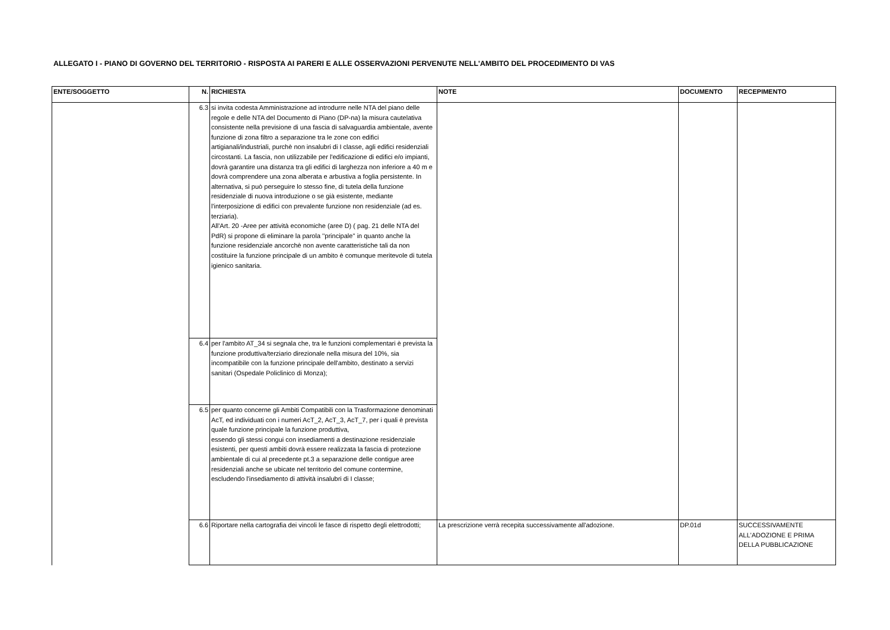ALLEGATO I - PIANO DI GOVERNO DEL TERRITORIO - RISPOSTA AI PARERI E ALLE OSSERVAZIONI PERVENUTE NELL'AMBITO DEL PROCEDIMENTO DI VAS
| ENTE/SOGGETTO | N. | RICHIESTA | NOTE | DOCUMENTO | RECEPIMENTO |
| --- | --- | --- | --- | --- | --- |
| | 6.3 | si invita codesta Amministrazione ad introdurre nelle NTA del piano delle regole e delle NTA del Documento di Piano (DP-na) la misura cautelativa consistente nella previsione di una fascia di salvaguardia ambientale, avente funzione di zona filtro a separazione tra le zone con edifici artigianali/industriali, purchè non insalubri di I classe, agli edifici residenziali circostanti. La fascia, non utilizzabile per l'edificazione di edifici e/o impianti, dovrà garantire una distanza tra gli edifici di larghezza non inferiore a 40 m e dovrà comprendere una zona alberata e arbustiva a foglia persistente. In alternativa, si può perseguire lo stesso fine, di tutela della funzione residenziale di nuova introduzione o se già esistente, mediante l'interposizione di edifici con prevalente funzione non residenziale (ad es. terziaria). All'Art. 20 -Aree per attività economiche (aree D) ( pag. 21 delle NTA del PdR) si propone di eliminare la parola ''principale'' in quanto anche la funzione residenziale ancorchè non avente caratteristiche tali da non costituire la funzione principale di un ambito è comunque meritevole di tutela igienico sanitaria. | | | |
| | 6.4 | per l'ambito AT_34 si segnala che, tra le funzioni complementari è prevista la funzione produttiva/terziario direzionale nella misura del 10%, sia incompatibile con la funzione principale dell'ambito, destinato a servizi sanitari (Ospedale Policlinico di Monza); | | | |
| | 6.5 | per quanto concerne gli Ambiti Compatibili con la Trasformazione denominati AcT, ed individuati con i numeri AcT_2, AcT_3, AcT_7, per i quali è prevista quale funzione principale la funzione produttiva, essendo gli stessi congui con insediamenti a destinazione residenziale esistenti, per questi ambiti dovrà essere realizzata la fascia di protezione ambientale di cui al precedente pt.3 a separazione delle contigue aree residenziali anche se ubicate nel territorio del comune contermine, escludendo l'insediamento di attività insalubri di I classe; | | | |
| | 6.6 | Riportare nella cartografia dei vincoli le fasce di rispetto degli elettrodotti; | La prescrizione verrà recepita successivamente all'adozione. | DP.01d | SUCCESSIVAMENTE ALL'ADOZIONE E PRIMA DELLA PUBBLICAZIONE |